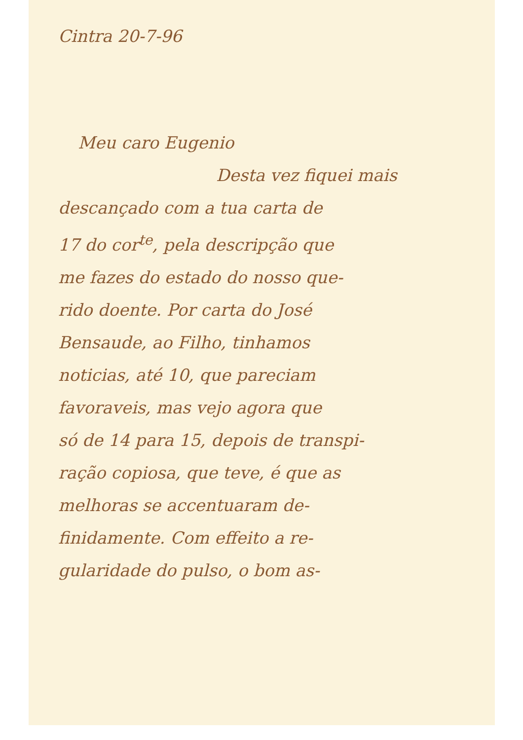Cintra 20-7-96
Meu caro Eugenio
Desta vez fiquei mais
descançado com a tua carta de
17 do cor<sup>te</sup>, pela descripção que
me fazes do estado do nosso que-
rido doente. Por carta do José
Bensaude, ao Filho, tinhamos
noticias, até 10, que pareciam
favoraveis, mas vejo agora que
só de 14 para 15, depois de transpi-
ração copiosa, que teve, é que as
melhoras se accentuaram de-
finidamente. Com effeito a re-
gularidade do pulso, o bom as-